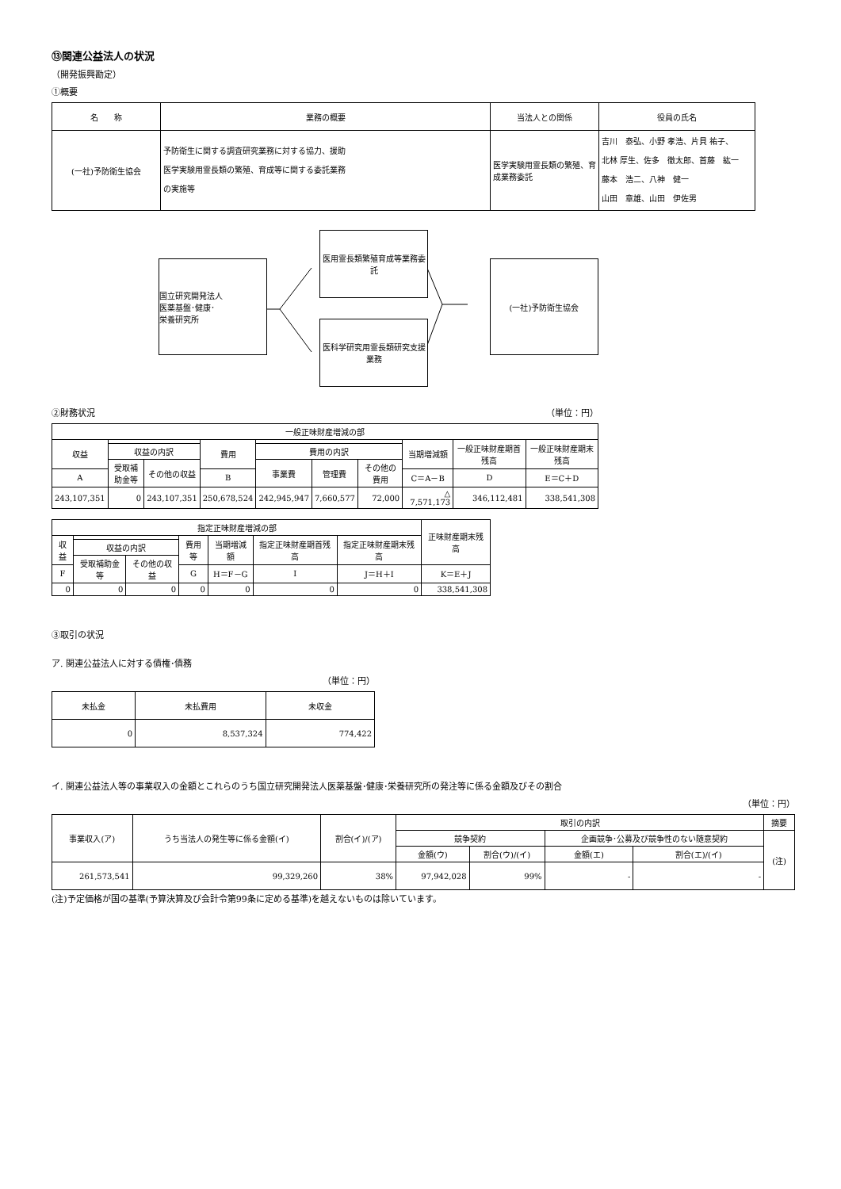⑬関連公益法人の状況
（開発振興勘定）
①概要
| 名 称 | 業務の概要 | 当法人との関係 | 役員の氏名 |
| --- | --- | --- | --- |
| (一社)予防衛生協会 | 予防衛生に関する調査研究業務に対する協力、援助 医学実験用霊長類の繁殖、育成等に関する委託業務 の実施等 | 医学実験用霊長類の繁殖、育成業務委託 | 吉川 泰弘、小野 孝浩、片貝 祐子、 北林 厚生、佐多 徹太郎、首藤 紘一 藤本 浩二、八神 健一 山田 章雄、山田 伊佐男 |
国立研究開発法人
医薬基盤･健康･
栄養研究所
医用霊長類繁殖育成等業務委託
医科学研究用霊長類研究支援業務
(一社)予防衛生協会
②財務状況 （単位：円）
| 一般正味財産増減の部 | | | | | | | | | |
| 収益 | | | 費用 | | | | 当期増減額 | 一般正味財産期首残高 | 一般正味財産期末残高 |
| | 収益の内訳 | | | 費用の内訳 | | | | | |
| | 受取補助金等 | その他の収益 | | 事業費 | 管理費 | その他の費用 | | | |
| A | | | B | | | | C＝A－B | D | E＝C＋D |
| 243,107,351 | 0 | 243,107,351 | 250,678,524 | 242,945,947 | 7,660,577 | 72,000 | △ 7,571,173 | 346,112,481 | 338,541,308 |
| 指定正味財産増減の部 | | | | | | | 正味財産期末残高 |
| 収益 | | | 費用等 | 当期増減額 | 指定正味財産期首残高 | 指定正味財産期末残高 | |
| | 収益の内訳 | | | | | | |
| | 受取補助金等 | その他の収益 | | | | | |
| F | | | G | H＝F－G | I | J＝H＋I | K＝E＋J |
| 0 | 0 | 0 | 0 | 0 | 0 | 0 | 338,541,308 |
③取引の状況
ア. 関連公益法人に対する債権･債務
（単位：円）
| 未払金 | 未払費用 | 未収金 |
| 0 | 8,537,324 | 774,422 |
イ. 関連公益法人等の事業収入の金額とこれらのうち国立研究開発法人医薬基盤･健康･栄養研究所の発注等に係る金額及びその割合
（単位：円）
| 事業収入(ア) | うち当法人の発生等に係る金額(イ) | 割合(イ)/(ア) | 取引の内訳 | | | | 摘要 |
| | | | 競争契約 | | 企画競争･公募及び競争性のない随意契約 | | (注) |
| | | | 金額(ウ) | 割合(ウ)/(イ) | 金額(エ) | 割合(エ)/(イ) | |
| 261,573,541 | 99,329,260 | 38% | 97,942,028 | 99% | - | - | |
(注)予定価格が国の基準(予算決算及び会計令第99条に定める基準)を越えないものは除いています。